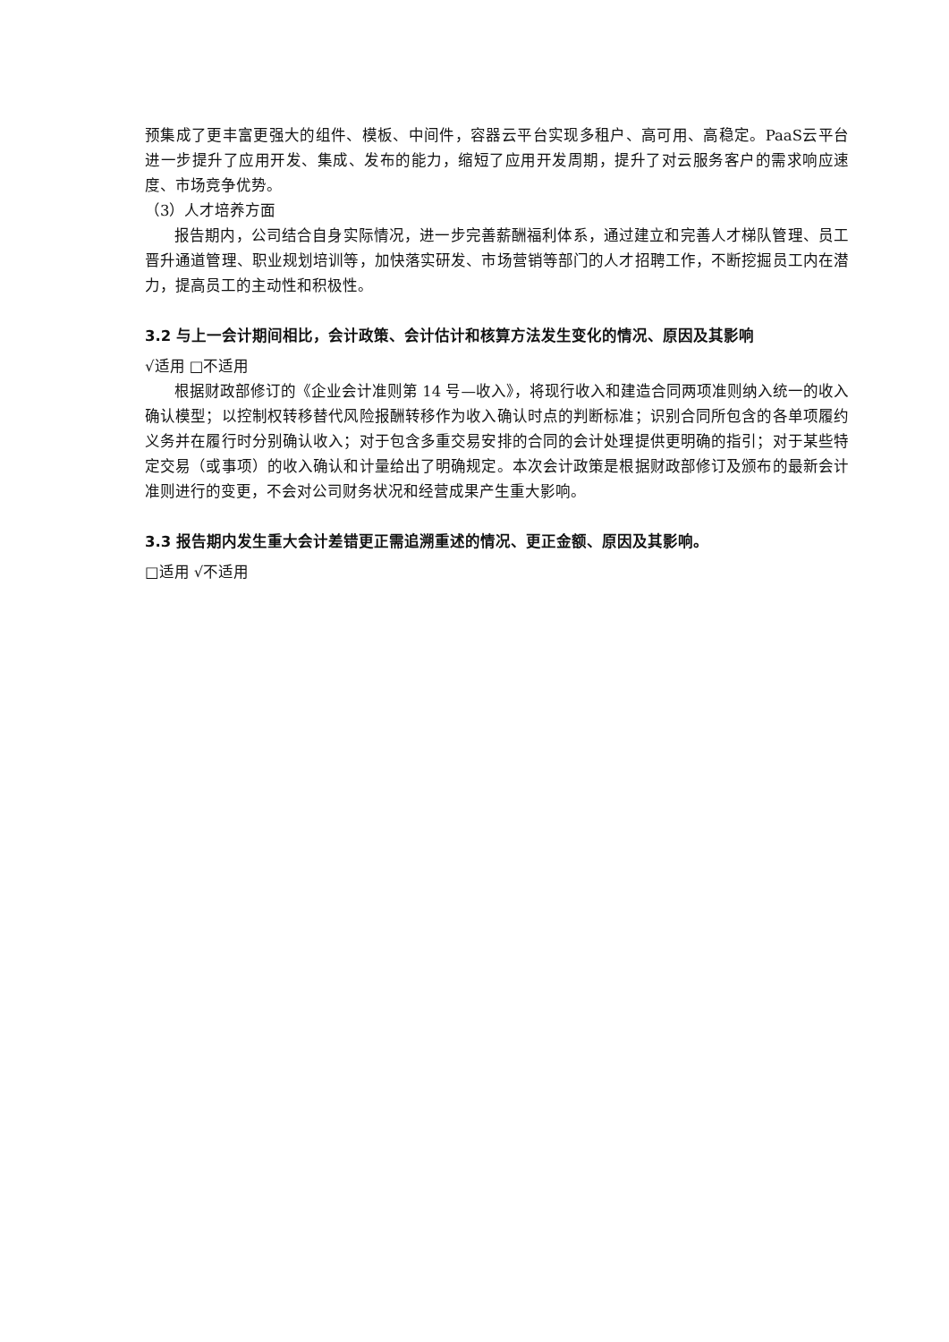预集成了更丰富更强大的组件、模板、中间件，容器云平台实现多租户、高可用、高稳定。PaaS云平台进一步提升了应用开发、集成、发布的能力，缩短了应用开发周期，提升了对云服务客户的需求响应速度、市场竞争优势。
（3）人才培养方面
报告期内，公司结合自身实际情况，进一步完善薪酬福利体系，通过建立和完善人才梯队管理、员工晋升通道管理、职业规划培训等，加快落实研发、市场营销等部门的人才招聘工作，不断挖掘员工内在潜力，提高员工的主动性和积极性。
3.2 与上一会计期间相比，会计政策、会计估计和核算方法发生变化的情况、原因及其影响
√适用 □不适用
根据财政部修订的《企业会计准则第 14 号—收入》，将现行收入和建造合同两项准则纳入统一的收入确认模型；以控制权转移替代风险报酬转移作为收入确认时点的判断标准；识别合同所包含的各单项履约义务并在履行时分别确认收入；对于包含多重交易安排的合同的会计处理提供更明确的指引；对于某些特定交易（或事项）的收入确认和计量给出了明确规定。本次会计政策是根据财政部修订及颁布的最新会计准则进行的变更，不会对公司财务状况和经营成果产生重大影响。
3.3 报告期内发生重大会计差错更正需追溯重述的情况、更正金额、原因及其影响。
□适用 √不适用